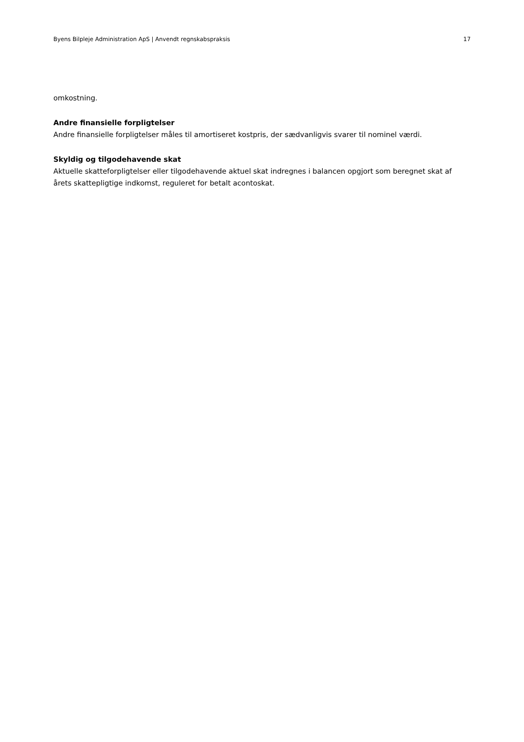Byens Bilpleje Administration ApS | Anvendt regnskabspraksis 17
omkostning.
Andre finansielle forpligtelser
Andre finansielle forpligtelser måles til amortiseret kostpris, der sædvanligvis svarer til nominel værdi.
Skyldig og tilgodehavende skat
Aktuelle skatteforpligtelser eller tilgodehavende aktuel skat indregnes i balancen opgjort som beregnet skat af årets skattepligtige indkomst, reguleret for betalt acontoskat.